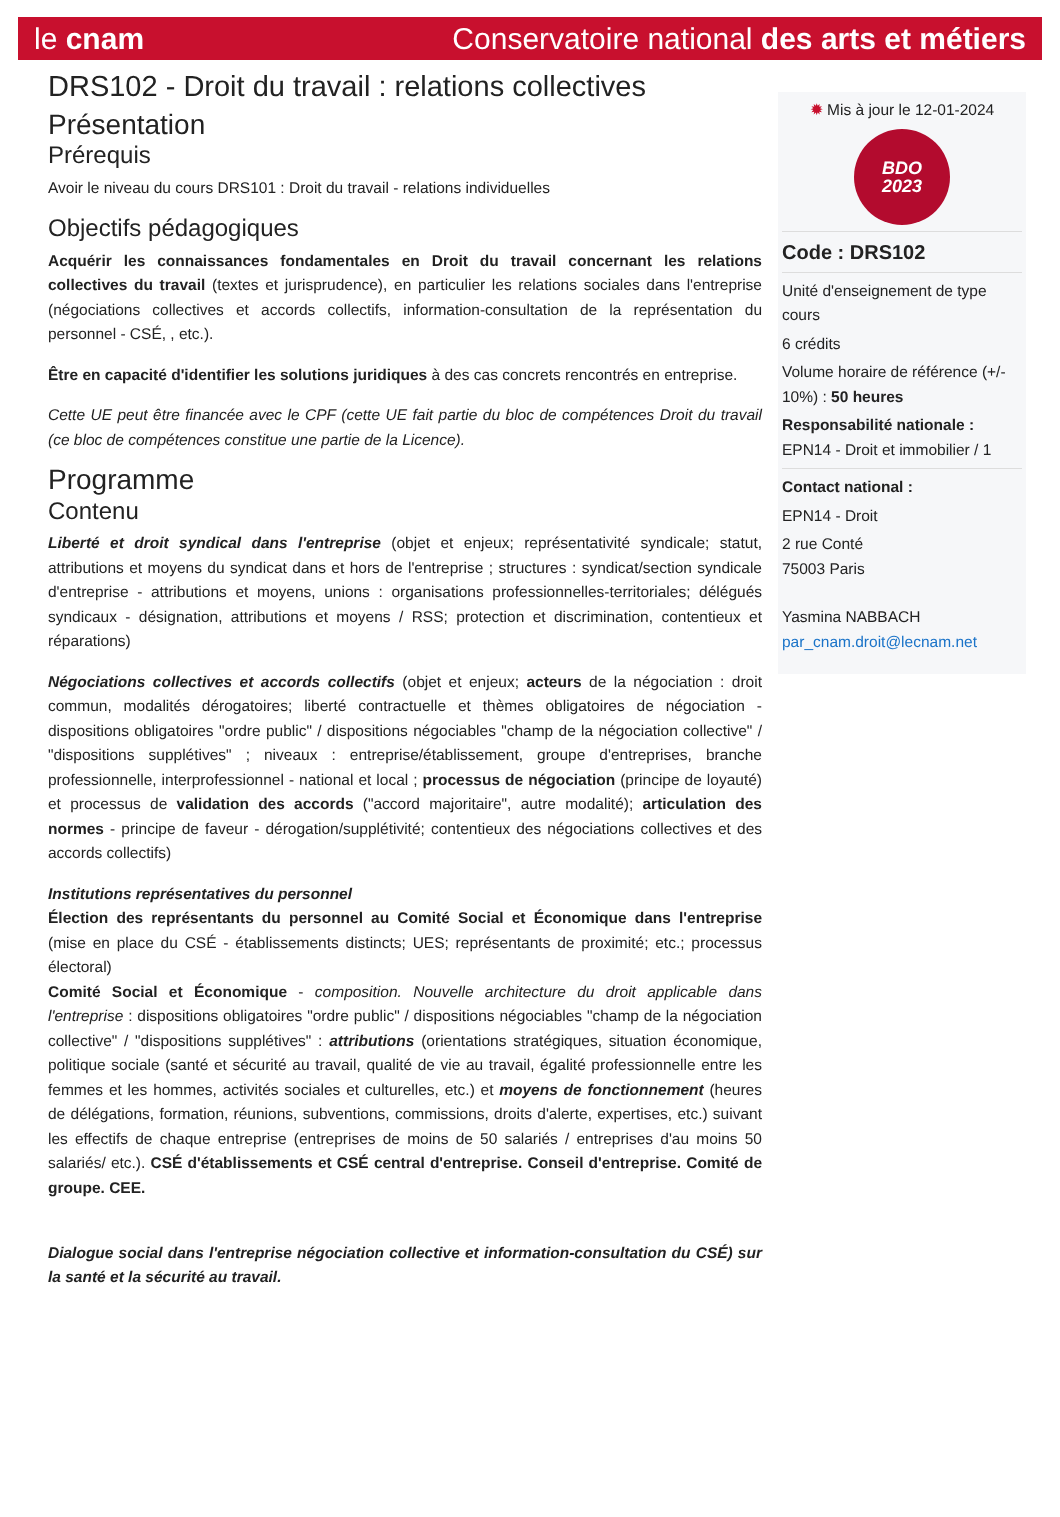le cnam Conservatoire national des arts et métiers
DRS102 - Droit du travail : relations collectives
Présentation
Prérequis
Avoir le niveau du cours DRS101 : Droit du travail - relations individuelles
Objectifs pédagogiques
Acquérir les connaissances fondamentales en Droit du travail concernant les relations collectives du travail (textes et jurisprudence), en particulier les relations sociales dans l'entreprise (négociations collectives et accords collectifs, information-consultation de la représentation du personnel - CSÉ, , etc.).
Être en capacité d'identifier les solutions juridiques à des cas concrets rencontrés en entreprise.
Cette UE peut être financée avec le CPF (cette UE fait partie du bloc de compétences Droit du travail (ce bloc de compétences constitue une partie de la Licence).
Programme
Contenu
Liberté et droit syndical dans l'entreprise (objet et enjeux; représentativité syndicale; statut, attributions et moyens du syndicat dans et hors de l'entreprise ; structures : syndicat/section syndicale d'entreprise - attributions et moyens, unions : organisations professionnelles-territoriales; délégués syndicaux - désignation, attributions et moyens / RSS; protection et discrimination, contentieux et réparations)
Négociations collectives et accords collectifs (objet et enjeux; acteurs de la négociation : droit commun, modalités dérogatoires; liberté contractuelle et thèmes obligatoires de négociation - dispositions obligatoires "ordre public" / dispositions négociables "champ de la négociation collective" / "dispositions supplétives" ; niveaux : entreprise/établissement, groupe d'entreprises, branche professionnelle, interprofessionnel - national et local ; processus de négociation (principe de loyauté) et processus de validation des accords ("accord majoritaire", autre modalité); articulation des normes - principe de faveur - dérogation/supplétivité; contentieux des négociations collectives et des accords collectifs)
Institutions représentatives du personnel
Élection des représentants du personnel au Comité Social et Économique dans l'entreprise (mise en place du CSÉ - établissements distincts; UES; représentants de proximité; etc.; processus électoral)
Comité Social et Économique - composition. Nouvelle architecture du droit applicable dans l'entreprise : dispositions obligatoires "ordre public" / dispositions négociables "champ de la négociation collective" / "dispositions supplétives" : attributions (orientations stratégiques, situation économique, politique sociale (santé et sécurité au travail, qualité de vie au travail, égalité professionnelle entre les femmes et les hommes, activités sociales et culturelles, etc.) et moyens de fonctionnement (heures de délégations, formation, réunions, subventions, commissions, droits d'alerte, expertises, etc.) suivant les effectifs de chaque entreprise (entreprises de moins de 50 salariés / entreprises d'au moins 50 salariés/ etc.). CSÉ d'établissements et CSÉ central d'entreprise. Conseil d'entreprise. Comité de groupe. CEE.
Dialogue social dans l'entreprise négociation collective et information-consultation du CSÉ) sur la santé et la sécurité au travail.
✹ Mis à jour le 12-01-2024
BDO
2023
Code : DRS102
Unité d'enseignement de type cours
6 crédits
Volume horaire de référence (+/- 10%) : 50 heures
Responsabilité nationale :
EPN14 - Droit et immobilier / 1
Contact national :
EPN14 - Droit
2 rue Conté
75003 Paris
Yasmina NABBACH
par_cnam.droit@lecnam.net